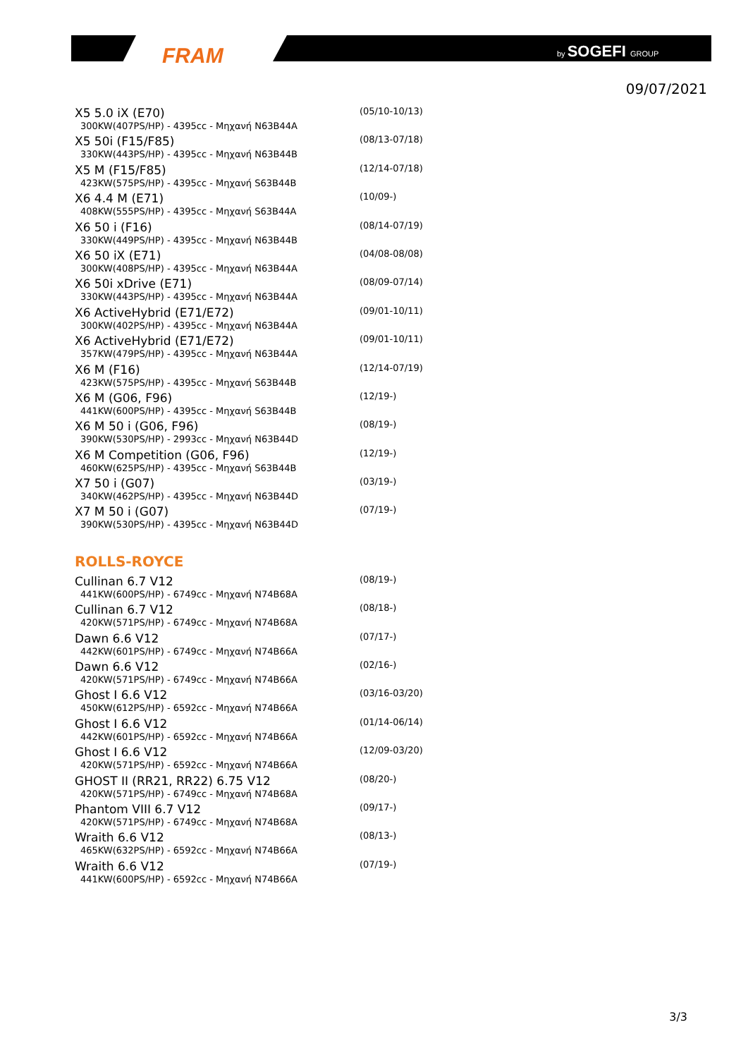FRAM by SOGEFI GROUP
09/07/2021
X5 5.0 iX (E70)
300KW(407PS/HP) - 4395cc - Μηχανή N63B44A
(05/10-10/13)
X5 50i (F15/F85)
330KW(443PS/HP) - 4395cc - Μηχανή N63B44B
(08/13-07/18)
X5 M (F15/F85)
423KW(575PS/HP) - 4395cc - Μηχανή S63B44B
(12/14-07/18)
X6 4.4 M (E71)
408KW(555PS/HP) - 4395cc - Μηχανή S63B44A
(10/09-)
X6 50 i (F16)
330KW(449PS/HP) - 4395cc - Μηχανή N63B44B
(08/14-07/19)
X6 50 iX (E71)
300KW(408PS/HP) - 4395cc - Μηχανή N63B44A
(04/08-08/08)
X6 50i xDrive (E71)
330KW(443PS/HP) - 4395cc - Μηχανή N63B44A
(08/09-07/14)
X6 ActiveHybrid (E71/E72)
300KW(402PS/HP) - 4395cc - Μηχανή N63B44A
(09/01-10/11)
X6 ActiveHybrid (E71/E72)
357KW(479PS/HP) - 4395cc - Μηχανή N63B44A
(09/01-10/11)
X6 M (F16)
423KW(575PS/HP) - 4395cc - Μηχανή S63B44B
(12/14-07/19)
X6 M (G06, F96)
441KW(600PS/HP) - 4395cc - Μηχανή S63B44B
(12/19-)
X6 M 50 i (G06, F96)
390KW(530PS/HP) - 2993cc - Μηχανή N63B44D
(08/19-)
X6 M Competition (G06, F96)
460KW(625PS/HP) - 4395cc - Μηχανή S63B44B
(12/19-)
X7 50 i (G07)
340KW(462PS/HP) - 4395cc - Μηχανή N63B44D
(03/19-)
X7 M 50 i (G07)
390KW(530PS/HP) - 4395cc - Μηχανή N63B44D
(07/19-)
ROLLS-ROYCE
Cullinan 6.7 V12
441KW(600PS/HP) - 6749cc - Μηχανή N74B68A
(08/19-)
Cullinan 6.7 V12
420KW(571PS/HP) - 6749cc - Μηχανή N74B68A
(08/18-)
Dawn 6.6 V12
442KW(601PS/HP) - 6749cc - Μηχανή N74B66A
(07/17-)
Dawn 6.6 V12
420KW(571PS/HP) - 6749cc - Μηχανή N74B66A
(02/16-)
Ghost I 6.6 V12
450KW(612PS/HP) - 6592cc - Μηχανή N74B66A
(03/16-03/20)
Ghost I 6.6 V12
442KW(601PS/HP) - 6592cc - Μηχανή N74B66A
(01/14-06/14)
Ghost I 6.6 V12
420KW(571PS/HP) - 6592cc - Μηχανή N74B66A
(12/09-03/20)
GHOST II (RR21, RR22) 6.75 V12
420KW(571PS/HP) - 6749cc - Μηχανή N74B68A
(08/20-)
Phantom VIII 6.7 V12
420KW(571PS/HP) - 6749cc - Μηχανή N74B68A
(09/17-)
Wraith 6.6 V12
465KW(632PS/HP) - 6592cc - Μηχανή N74B66A
(08/13-)
Wraith 6.6 V12
441KW(600PS/HP) - 6592cc - Μηχανή N74B66A
(07/19-)
3/3